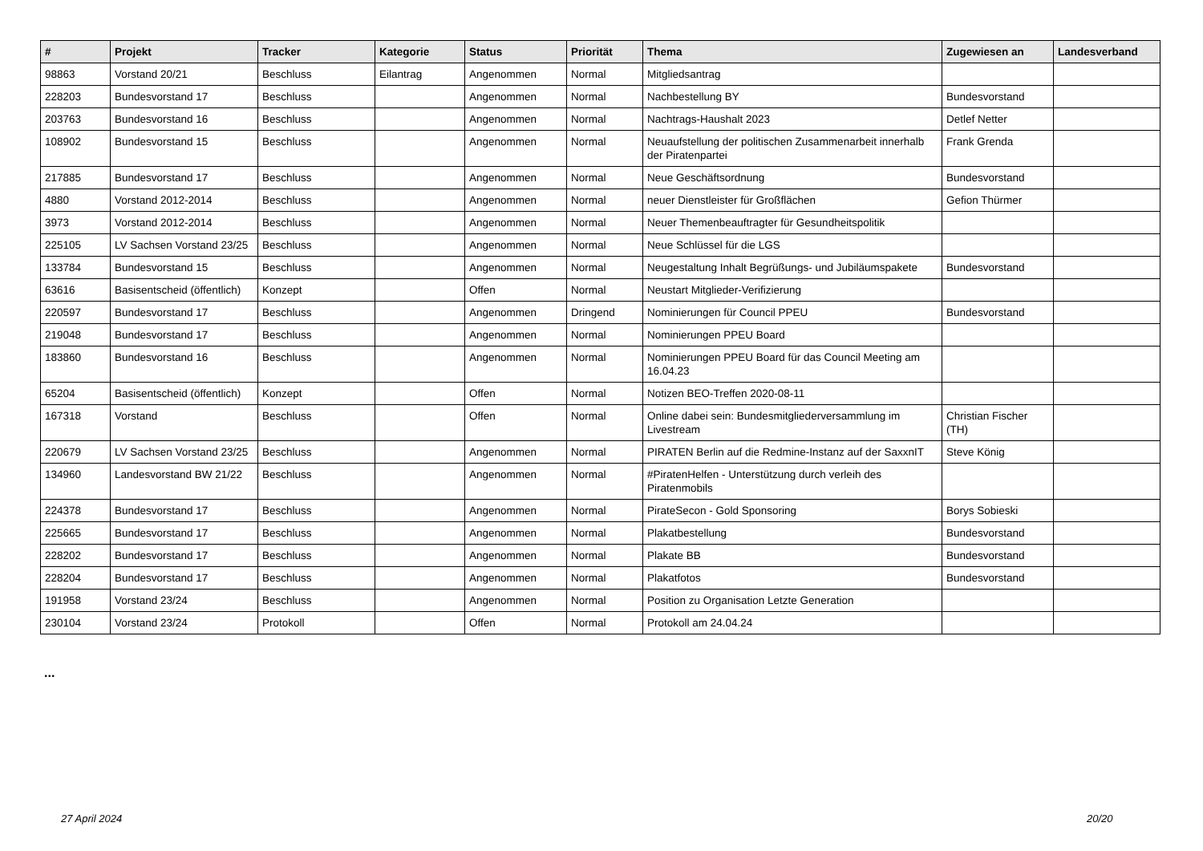| # | Projekt | Tracker | Kategorie | Status | Priorität | Thema | Zugewiesen an | Landesverband |
| --- | --- | --- | --- | --- | --- | --- | --- | --- |
| 98863 | Vorstand 20/21 | Beschluss | Eilantrag | Angenommen | Normal | Mitgliedsantrag | | |
| 228203 | Bundesvorstand 17 | Beschluss | | Angenommen | Normal | Nachbestellung BY | Bundesvorstand | |
| 203763 | Bundesvorstand 16 | Beschluss | | Angenommen | Normal | Nachtrags-Haushalt 2023 | Detlef Netter | |
| 108902 | Bundesvorstand 15 | Beschluss | | Angenommen | Normal | Neuaufstellung der politischen Zusammenarbeit innerhalb der Piratenpartei | Frank Grenda | |
| 217885 | Bundesvorstand 17 | Beschluss | | Angenommen | Normal | Neue Geschäftsordnung | Bundesvorstand | |
| 4880 | Vorstand 2012-2014 | Beschluss | | Angenommen | Normal | neuer Dienstleister für Großflächen | Gefion Thürmer | |
| 3973 | Vorstand 2012-2014 | Beschluss | | Angenommen | Normal | Neuer Themenbeauftragter für Gesundheitspolitik | | |
| 225105 | LV Sachsen Vorstand 23/25 | Beschluss | | Angenommen | Normal | Neue Schlüssel für die LGS | | |
| 133784 | Bundesvorstand 15 | Beschluss | | Angenommen | Normal | Neugestaltung Inhalt Begrüßungs- und Jubiläumspakete | Bundesvorstand | |
| 63616 | Basisentscheid (öffentlich) | Konzept | | Offen | Normal | Neustart Mitglieder-Verifizierung | | |
| 220597 | Bundesvorstand 17 | Beschluss | | Angenommen | Dringend | Nominierungen für Council PPEU | Bundesvorstand | |
| 219048 | Bundesvorstand 17 | Beschluss | | Angenommen | Normal | Nominierungen PPEU Board | | |
| 183860 | Bundesvorstand 16 | Beschluss | | Angenommen | Normal | Nominierungen PPEU Board für das Council Meeting am 16.04.23 | | |
| 65204 | Basisentscheid (öffentlich) | Konzept | | Offen | Normal | Notizen BEO-Treffen 2020-08-11 | | |
| 167318 | Vorstand | Beschluss | | Offen | Normal | Online dabei sein: Bundesmitgliederversammlung im Livestream | Christian Fischer (TH) | |
| 220679 | LV Sachsen Vorstand 23/25 | Beschluss | | Angenommen | Normal | PIRATEN Berlin auf die Redmine-Instanz auf der SaxxnIT | Steve König | |
| 134960 | Landesvorstand BW 21/22 | Beschluss | | Angenommen | Normal | #PiratenHelfen - Unterstützung durch verleih des Piratenmobils | | |
| 224378 | Bundesvorstand 17 | Beschluss | | Angenommen | Normal | PirateSecon - Gold Sponsoring | Borys Sobieski | |
| 225665 | Bundesvorstand 17 | Beschluss | | Angenommen | Normal | Plakatbestellung | Bundesvorstand | |
| 228202 | Bundesvorstand 17 | Beschluss | | Angenommen | Normal | Plakate BB | Bundesvorstand | |
| 228204 | Bundesvorstand 17 | Beschluss | | Angenommen | Normal | Plakatfotos | Bundesvorstand | |
| 191958 | Vorstand 23/24 | Beschluss | | Angenommen | Normal | Position zu Organisation Letzte Generation | | |
| 230104 | Vorstand 23/24 | Protokoll | | Offen | Normal | Protokoll am 24.04.24 | | |
...
27 April 2024 20/20